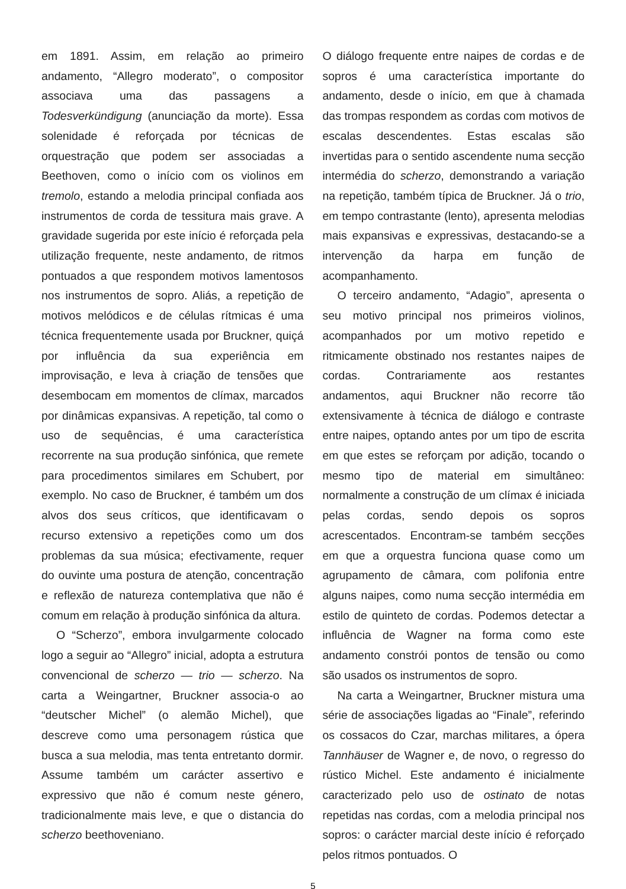em 1891. Assim, em relação ao primeiro andamento, “Allegro moderato”, o compositor associava uma das passagens a Todesverkündigung (anunciação da morte). Essa solenidade é reforçada por técnicas de orquestração que podem ser associadas a Beethoven, como o início com os violinos em tremolo, estando a melodia principal confiada aos instrumentos de corda de tessitura mais grave. A gravidade sugerida por este início é reforçada pela utilização frequente, neste andamento, de ritmos pontuados a que respondem motivos lamentosos nos instrumentos de sopro. Aliás, a repetição de motivos melódicos e de células rítmicas é uma técnica frequentemente usada por Bruckner, quiçá por influência da sua experiência em improvisação, e leva à criação de tensões que desembocam em momentos de clímax, marcados por dinâmicas expansivas. A repetição, tal como o uso de sequências, é uma característica recorrente na sua produção sinfónica, que remete para procedimentos similares em Schubert, por exemplo. No caso de Bruckner, é também um dos alvos dos seus críticos, que identificavam o recurso extensivo a repetições como um dos problemas da sua música; efectivamente, requer do ouvinte uma postura de atenção, concentração e reflexão de natureza contemplativa que não é comum em relação à produção sinfónica da altura.
O “Scherzo”, embora invulgarmente colocado logo a seguir ao “Allegro” inicial, adopta a estrutura convencional de scherzo — trio — scherzo. Na carta a Weingartner, Bruckner associa-o ao “deutscher Michel” (o alemão Michel), que descreve como uma personagem rústica que busca a sua melodia, mas tenta entretanto dormir. Assume também um carácter assertivo e expressivo que não é comum neste género, tradicionalmente mais leve, e que o distancia do scherzo beethoveniano.
O diálogo frequente entre naipes de cordas e de sopros é uma característica importante do andamento, desde o início, em que à chamada das trompas respondem as cordas com motivos de escalas descendentes. Estas escalas são invertidas para o sentido ascendente numa secção intermédia do scherzo, demonstrando a variação na repetição, também típica de Bruckner. Já o trio, em tempo contrastante (lento), apresenta melodias mais expansivas e expressivas, destacando-se a intervenção da harpa em função de acompanhamento.
O terceiro andamento, “Adagio”, apresenta o seu motivo principal nos primeiros violinos, acompanhados por um motivo repetido e ritmicamente obstinado nos restantes naipes de cordas. Contrariamente aos restantes andamentos, aqui Bruckner não recorre tão extensivamente à técnica de diálogo e contraste entre naipes, optando antes por um tipo de escrita em que estes se reforçam por adição, tocando o mesmo tipo de material em simultâneo: normalmente a construção de um clímax é iniciada pelas cordas, sendo depois os sopros acrescentados. Encontram-se também secções em que a orquestra funciona quase como um agrupamento de câmara, com polifonia entre alguns naipes, como numa secção intermédia em estilo de quinteto de cordas. Podemos detectar a influência de Wagner na forma como este andamento constrói pontos de tensão ou como são usados os instrumentos de sopro.
Na carta a Weingartner, Bruckner mistura uma série de associações ligadas ao “Finale”, referindo os cossacos do Czar, marchas militares, a ópera Tannhäuser de Wagner e, de novo, o regresso do rústico Michel. Este andamento é inicialmente caracterizado pelo uso de ostinato de notas repetidas nas cordas, com a melodia principal nos sopros: o carácter marcial deste início é reforçado pelos ritmos pontuados. O
5